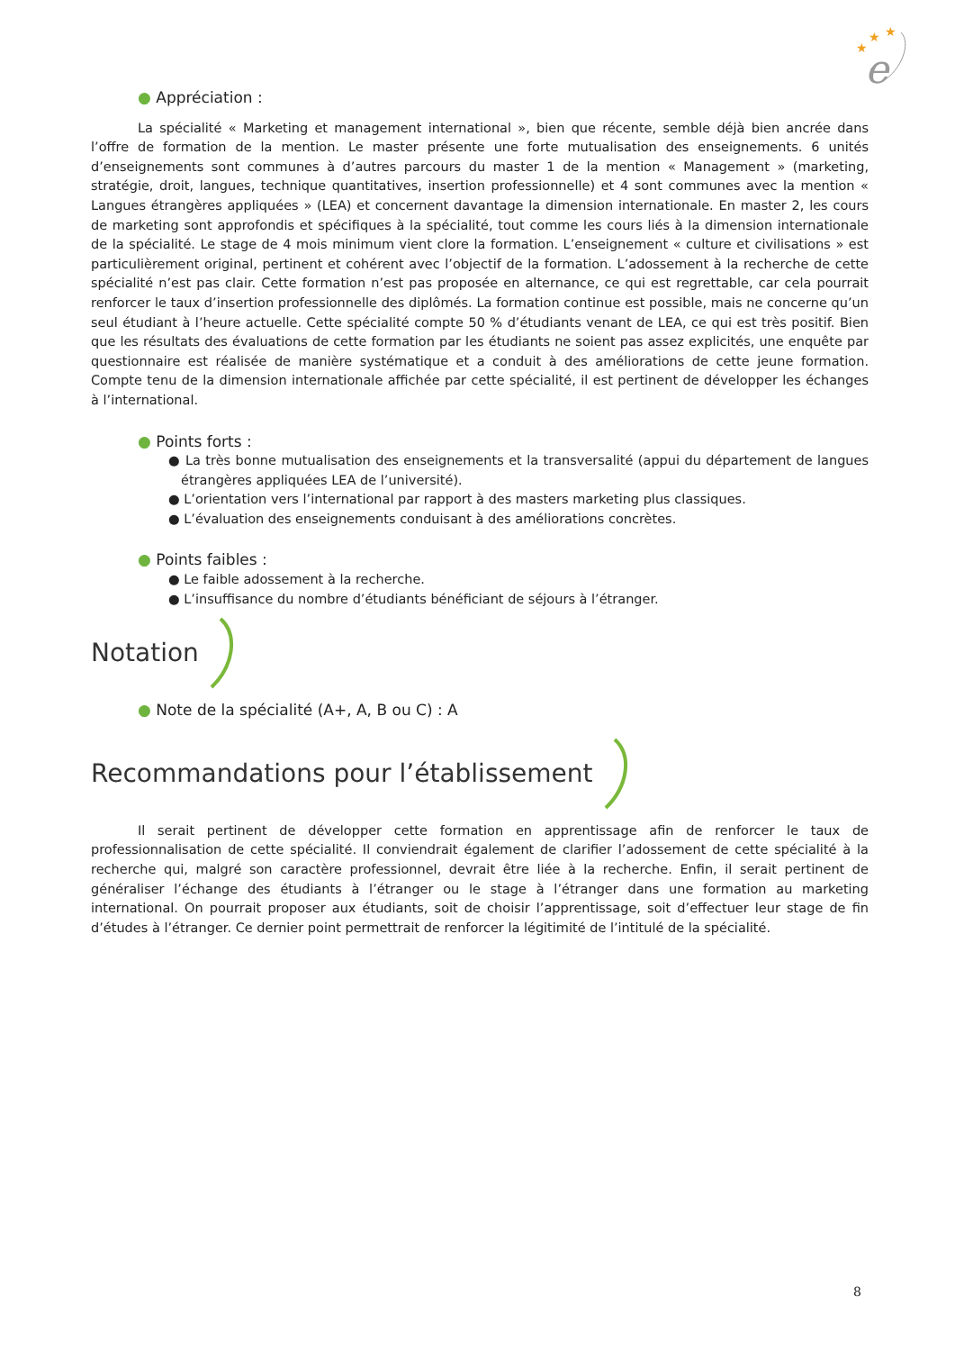★
★
★
e
● Appréciation :
La spécialité « Marketing et management international », bien que récente, semble déjà bien ancrée dans l’offre de formation de la mention. Le master présente une forte mutualisation des enseignements. 6 unités d’enseignements sont communes à d’autres parcours du master 1 de la mention « Management » (marketing, stratégie, droit, langues, technique quantitatives, insertion professionnelle) et 4 sont communes avec la mention « Langues étrangères appliquées » (LEA) et concernent davantage la dimension internationale. En master 2, les cours de marketing sont approfondis et spécifiques à la spécialité, tout comme les cours liés à la dimension internationale de la spécialité. Le stage de 4 mois minimum vient clore la formation. L’enseignement « culture et civilisations » est particulièrement original, pertinent et cohérent avec l’objectif de la formation. L’adossement à la recherche de cette spécialité n’est pas clair. Cette formation n’est pas proposée en alternance, ce qui est regrettable, car cela pourrait renforcer le taux d’insertion professionnelle des diplômés. La formation continue est possible, mais ne concerne qu’un seul étudiant à l’heure actuelle. Cette spécialité compte 50 % d’étudiants venant de LEA, ce qui est très positif. Bien que les résultats des évaluations de cette formation par les étudiants ne soient pas assez explicités, une enquête par questionnaire est réalisée de manière systématique et a conduit à des améliorations de cette jeune formation. Compte tenu de la dimension internationale affichée par cette spécialité, il est pertinent de développer les échanges à l’international.
● Points forts :
● La très bonne mutualisation des enseignements et la transversalité (appui du département de langues étrangères appliquées LEA de l’université).
● L’orientation vers l’international par rapport à des masters marketing plus classiques.
● L’évaluation des enseignements conduisant à des améliorations concrètes.
● Points faibles :
● Le faible adossement à la recherche.
● L’insuffisance du nombre d’étudiants bénéficiant de séjours à l’étranger.
Notation
● Note de la spécialité (A+, A, B ou C) : A
Recommandations pour l’établissement
Il serait pertinent de développer cette formation en apprentissage afin de renforcer le taux de professionnalisation de cette spécialité. Il conviendrait également de clarifier l’adossement de cette spécialité à la recherche qui, malgré son caractère professionnel, devrait être liée à la recherche. Enfin, il serait pertinent de généraliser l’échange des étudiants à l’étranger ou le stage à l’étranger dans une formation au marketing international. On pourrait proposer aux étudiants, soit de choisir l’apprentissage, soit d’effectuer leur stage de fin d’études à l’étranger. Ce dernier point permettrait de renforcer la légitimité de l’intitulé de la spécialité.
8